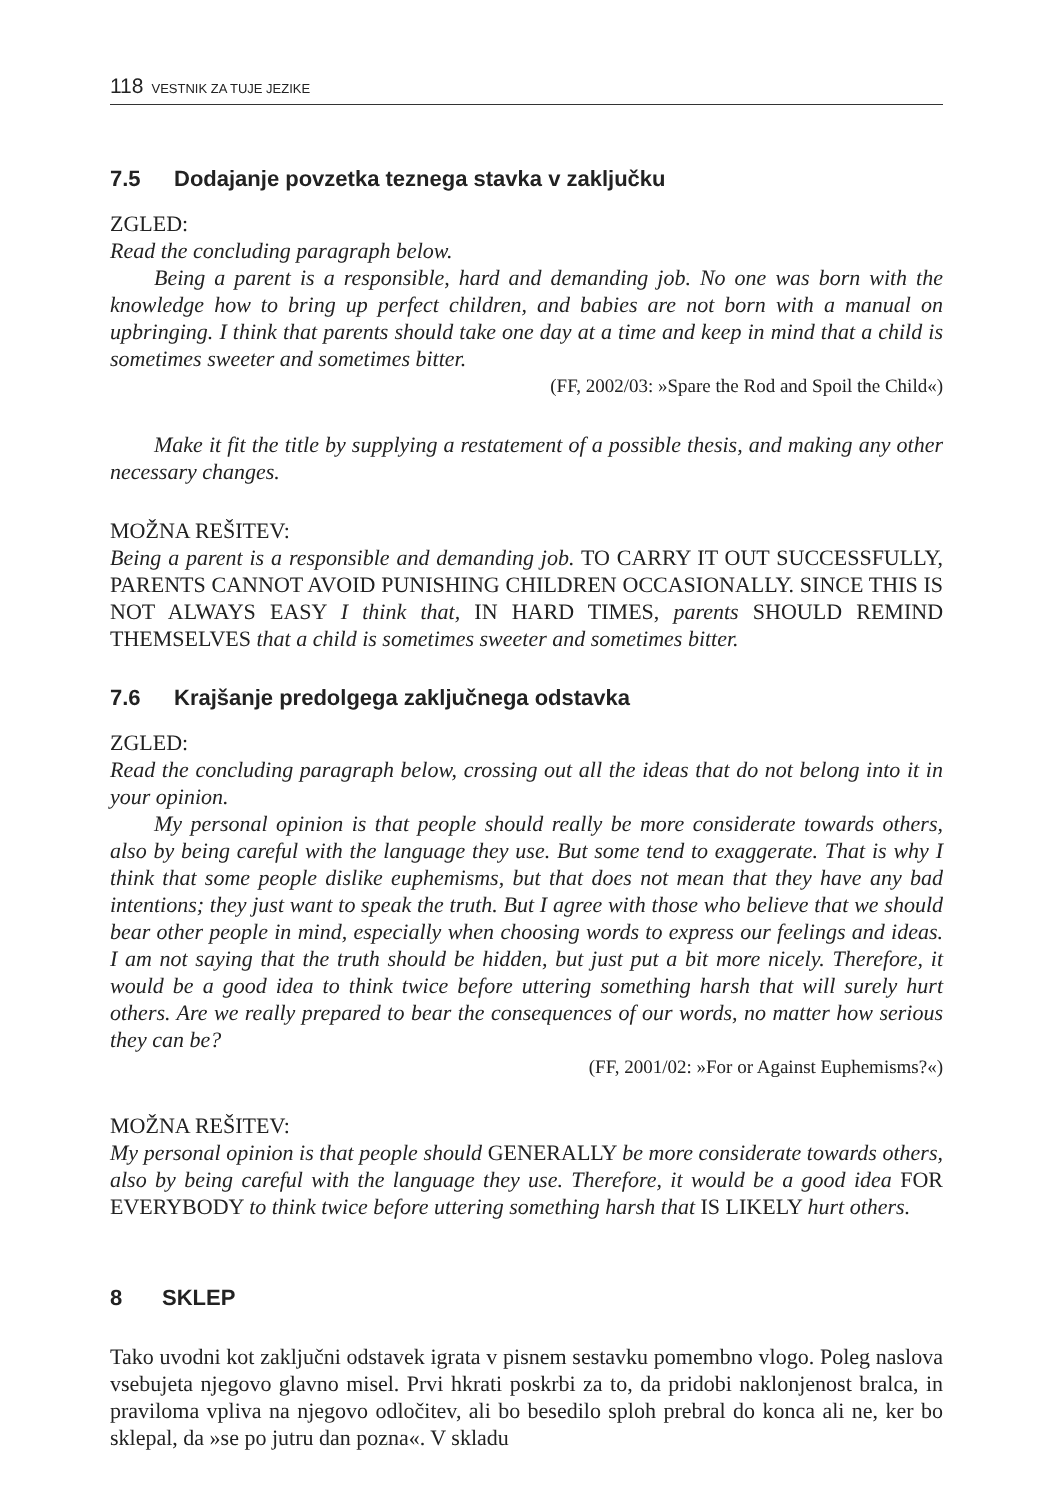118 VESTNIK ZA TUJE JEZIKE
7.5 Dodajanje povzetka teznega stavka v zaključku
ZGLED:
Read the concluding paragraph below.
Being a parent is a responsible, hard and demanding job. No one was born with the knowledge how to bring up perfect children, and babies are not born with a manual on upbringing. I think that parents should take one day at a time and keep in mind that a child is sometimes sweeter and sometimes bitter.
(FF, 2002/03: »Spare the Rod and Spoil the Child«)
Make it fit the title by supplying a restatement of a possible thesis, and making any other necessary changes.
MOŽNA REŠITEV:
Being a parent is a responsible and demanding job. TO CARRY IT OUT SUCCESSFULLY, PARENTS CANNOT AVOID PUNISHING CHILDREN OCCASIONALLY. SINCE THIS IS NOT ALWAYS EASY I think that, IN HARD TIMES, parents SHOULD REMIND THEMSELVES that a child is sometimes sweeter and sometimes bitter.
7.6 Krajšanje predolgega zaključnega odstavka
ZGLED:
Read the concluding paragraph below, crossing out all the ideas that do not belong into it in your opinion.
My personal opinion is that people should really be more considerate towards others, also by being careful with the language they use. But some tend to exaggerate. That is why I think that some people dislike euphemisms, but that does not mean that they have any bad intentions; they just want to speak the truth. But I agree with those who believe that we should bear other people in mind, especially when choosing words to express our feelings and ideas. I am not saying that the truth should be hidden, but just put a bit more nicely. Therefore, it would be a good idea to think twice before uttering something harsh that will surely hurt others. Are we really prepared to bear the consequences of our words, no matter how serious they can be?
(FF, 2001/02: »For or Against Euphemisms?«)
MOŽNA REŠITEV:
My personal opinion is that people should GENERALLY be more considerate towards others, also by being careful with the language they use. Therefore, it would be a good idea FOR EVERYBODY to think twice before uttering something harsh that IS LIKELY hurt others.
8 SKLEP
Tako uvodni kot zaključni odstavek igrata v pisnem sestavku pomembno vlogo. Poleg naslova vsebujeta njegovo glavno misel. Prvi hkrati poskrbi za to, da pridobi naklonjenost bralca, in praviloma vpliva na njegovo odločitev, ali bo besedilo sploh prebral do konca ali ne, ker bo sklepal, da »se po jutru dan pozna«. V skladu